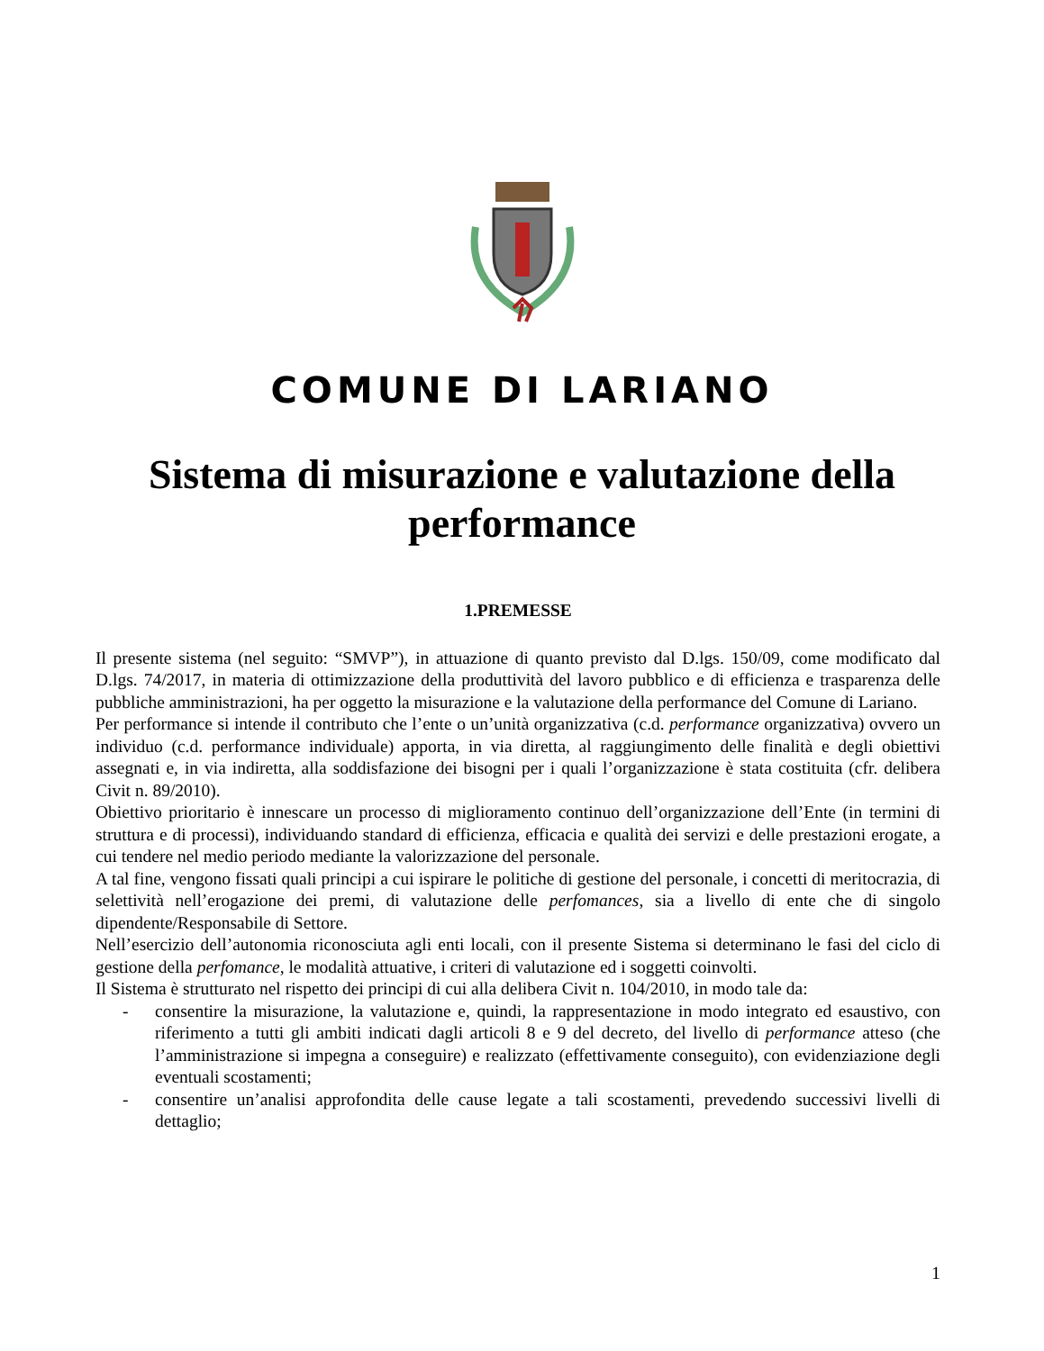COMUNE DI LARIANO
Sistema di misurazione e valutazione della performance
1.PREMESSE
Il presente sistema (nel seguito: “SMVP”), in attuazione di quanto previsto dal D.lgs. 150/09, come modificato dal D.lgs. 74/2017, in materia di ottimizzazione della produttività del lavoro pubblico e di efficienza e trasparenza delle pubbliche amministrazioni, ha per oggetto la misurazione e la valutazione della performance del Comune di Lariano.
Per performance si intende il contributo che l’ente o un’unità organizzativa (c.d. performance organizzativa) ovvero un individuo (c.d. performance individuale) apporta, in via diretta, al raggiungimento delle finalità e degli obiettivi assegnati e, in via indiretta, alla soddisfazione dei bisogni per i quali l’organizzazione è stata costituita (cfr. delibera Civit n. 89/2010).
Obiettivo prioritario è innescare un processo di miglioramento continuo dell’organizzazione dell’Ente (in termini di struttura e di processi), individuando standard di efficienza, efficacia e qualità dei servizi e delle prestazioni erogate, a cui tendere nel medio periodo mediante la valorizzazione del personale.
A tal fine, vengono fissati quali principi a cui ispirare le politiche di gestione del personale, i concetti di meritocrazia, di selettività nell’erogazione dei premi, di valutazione delle perfomances, sia a livello di ente che di singolo dipendente/Responsabile di Settore.
Nell’esercizio dell’autonomia riconosciuta agli enti locali, con il presente Sistema si determinano le fasi del ciclo di gestione della perfomance, le modalità attuative, i criteri di valutazione ed i soggetti coinvolti.
Il Sistema è strutturato nel rispetto dei principi di cui alla delibera Civit n. 104/2010, in modo tale da:
- consentire la misurazione, la valutazione e, quindi, la rappresentazione in modo integrato ed esaustivo, con riferimento a tutti gli ambiti indicati dagli articoli 8 e 9 del decreto, del livello di performance atteso (che l’amministrazione si impegna a conseguire) e realizzato (effettivamente conseguito), con evidenziazione degli eventuali scostamenti;
- consentire un’analisi approfondita delle cause legate a tali scostamenti, prevedendo successivi livelli di dettaglio;
1